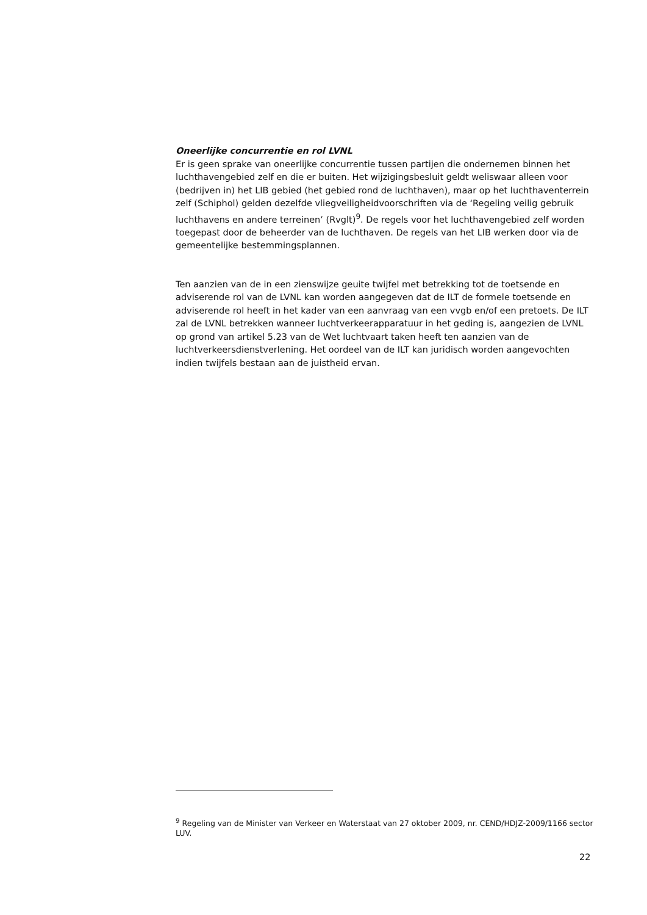Oneerlijke concurrentie en rol LVNL
Er is geen sprake van oneerlijke concurrentie tussen partijen die ondernemen binnen het luchthavengebied zelf en die er buiten. Het wijzigingsbesluit geldt weliswaar alleen voor (bedrijven in) het LIB gebied (het gebied rond de luchthaven), maar op het luchthaventerrein zelf (Schiphol) gelden dezelfde vliegveiligheidvoorschriften via de ‘Regeling veilig gebruik luchthavens en andere terreinen’ (Rvglt)<sup>9</sup>. De regels voor het luchthavengebied zelf worden toegepast door de beheerder van de luchthaven. De regels van het LIB werken door via de gemeentelijke bestemmingsplannen.
Ten aanzien van de in een zienswijze geuite twijfel met betrekking tot de toetsende en adviserende rol van de LVNL kan worden aangegeven dat de ILT de formele toetsende en adviserende rol heeft in het kader van een aanvraag van een vvgb en/of een pretoets. De ILT zal de LVNL betrekken wanneer luchtverkeerapparatuur in het geding is, aangezien de LVNL op grond van artikel 5.23 van de Wet luchtvaart taken heeft ten aanzien van de luchtverkeersdienstverlening. Het oordeel van de ILT kan juridisch worden aangevochten indien twijfels bestaan aan de juistheid ervan.
<sup>9</sup> Regeling van de Minister van Verkeer en Waterstaat van 27 oktober 2009, nr. CEND/HDJZ-2009/1166 sector LUV.
22